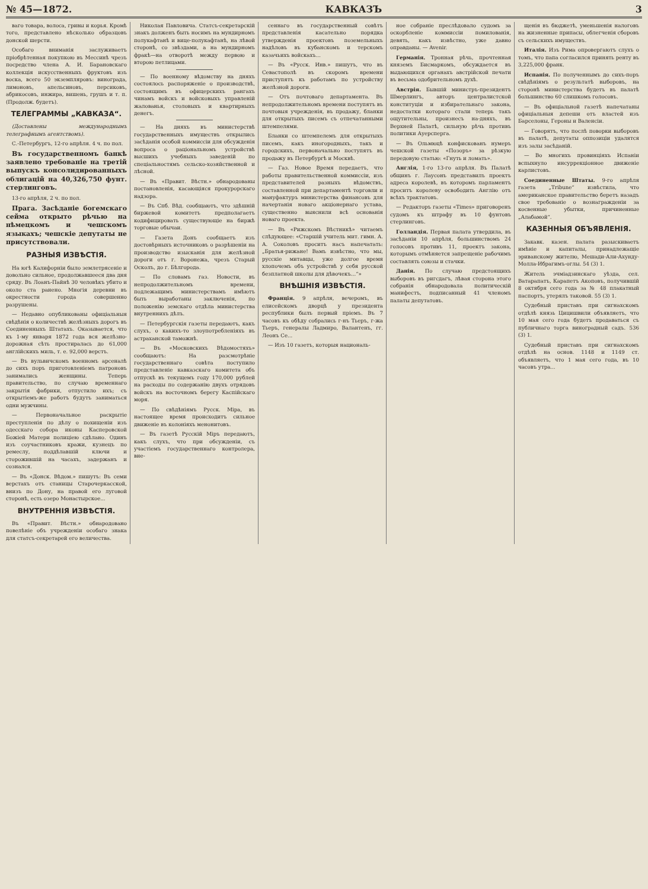№ 45—1872. КАВКАЗЪ 3
ваго товара, волоса, гривы и корья. Кромѣ того, представлено нѣсколько образцовъ донской шерсти.
Особаго вниманія заслуживаетъ пріобрѣтенная покупкою въ Мессинѣ чрезъ посредство члена А. И. Барановскаго коллекція искусственныхъ фруктовъ изъ воска, всего 50 экземпляровъ: винограда, лимоновъ, апельсиновъ, персиковъ, абрикосовъ, инжира, вишень, грушъ и т. п. (Продолж. будетъ).
ТЕЛЕГРАММЫ „КАВКАЗА“.
(Доставлены международнымъ телеграфнымъ агентствомъ).
С.-Петербургъ, 12-го апрѣля. 4 ч. по пол.
Въ государственномъ банкѣ заявлено требованіе на третій выпускъ консолидированныхъ облигацій на 40,326,750 фунт. стерлинговъ.
13-го апрѣля, 2 ч. по пол.
Прага. Засѣданіе богемскаго сейма открыто рѣчью на нѣмецкомъ и чешскомъ языкахъ; чешскіе депутаты не присутствовали.
РАЗНЫЯ ИЗВѢСТІЯ.
На югѣ Калифорніи было землетрясеніе и довольно сильное, продолжавшееся два дня сряду. Въ Лоанъ-Пайнѣ 30 человѣкъ убито и около ста ранено. Многія деревни въ окрестности города совершенно разрушены.
— Недавно опубликованы офиціальныя свѣдѣнія о количествѣ желѣзныхъ дорогъ въ Соединенныхъ Штатахъ. Оказывается, что къ 1-му января 1872 года вся желѣзно-дорожная сѣть простиралась до 61,000 англійскихъ миль, т. е. 92,000 верстъ.
— Въ вульвичскомъ военномъ арсеналѣ до сихъ поръ приготовленіемъ патроновъ занимались женщины. Теперь правительство, по случаю временнаго закрытія фабрики, отпустило ихъ; съ открытіемъ-же работъ будутъ заниматься одни мужчины.
— Первоначальное раскрытіе преступленія по дѣлу о похищеніи изъ одесскаго собора иконы Касперовской Божіей Матери полиціею сдѣлано. Одинъ изъ соучастниковъ кражи, кузнецъ по ремеслу, поддѣлавшій ключи и сторожившій на часахъ, задержанъ и сознался.
— Въ «Донск. Вѣдом.» пишутъ: Въ семи верстахъ отъ станицы Старочеркасской, внизъ по Дону, на правой его луговой сторонѣ, есть озеро Монастырское...
ВНУТРЕННІЯ ИЗВѢСТІЯ.
Въ «Правит. Вѣстн.» обнародовано повелѣніе объ учрежденіи особаго знака для статсъ-секретарей его величества.
Николая Павловича. Статсъ-секретарскій знакъ долженъ быть носимъ на мундирномъ полукафтанѣ и вице-полукафтанѣ, на лѣвой сторонѣ, со звѣздами, а на мундирномъ фракѣ—на отворотѣ между первою и второю петлицами.
— По военному вѣдомству на дняхъ состоялось распоряженіе о производствѣ, состоящимъ въ офицерскихъ рангахъ чинамъ войскъ и войсковыхъ управленій жалованья, столовыхъ и квартирныхъ денегъ.
— На дняхъ въ министерствѣ государственныхъ имуществъ открылись засѣданія особой коммиссіи для обсужденія вопроса о раціональномъ устройствѣ высшихъ учебныхъ заведеній по спеціальностямъ сельско-хозяйственной и лѣсной.
— Въ «Правит. Вѣстн.» обнародованы постановленія, касающіяся прокурорскаго надзора.
— Въ Спб. Вѣд. сообщаютъ, что здѣшній биржевой комитетъ предполагаетъ кодифицировать существующіе на биржѣ торговые обычаи.
— Газета Донъ сообщаетъ изъ достовѣрныхъ источниковъ о разрѣшеніи на производство изысканія для желѣзной дороги отъ г. Воронежа, чрезъ Старый Осколъ, до г. Бѣлгорода.
— По словамъ газ. Новости, въ непродолжительномъ времени, подлежащимъ министерствамъ имѣютъ быть выработаны заключенія, по положенію земскаго отдѣла министерства внутреннихъ дѣлъ.
— Петербургскія газеты передаютъ, какъ слухъ, о какихъ-то злоупотребленіяхъ въ астраханской таможнѣ.
— Въ «Московскихъ Вѣдомостяхъ» сообщаютъ: На разсмотрѣніе государственнаго совѣта поступило представленіе кавказскаго комитета объ отпускѣ въ текущемъ году 170,000 рублей на расходы по содержанію двухъ отрядовъ войскъ на восточномъ берегу Каспійскаго моря.
— По свѣдѣніямъ Русск. Міра, въ настоящее время происходитъ сильное движеніе въ колоніяхъ менонитовъ.
— Въ газетѣ Русскій Міръ передаютъ, какъ слухъ, что при обсужденіи, съ участіемъ государственнаго контролера, вне-
сеннаго въ государственный совѣтъ представленія касательно порядка утвержденія проектовъ поземельныхъ надѣловъ въ кубанскомъ и терскомъ казачьихъ войскахъ...
— Въ «Русск. Инв.» пишутъ, что въ Севастополѣ въ скоромъ времени приступятъ къ работамъ по устройству желѣзной дороги.
— Отъ почтоваго департамента. Въ непродолжительномъ времени поступятъ въ почтовыя учрежденія, въ продажу, бланки для открытыхъ писемъ съ отпечатанными штемпелями.
Бланки со штемпелемъ для открытыхъ писемъ, какъ иногородныхъ, такъ и городскихъ, первоначально поступятъ въ продажу въ Петербургѣ и Москвѣ.
— Газ. Новое Время передаетъ, что работы правительственной коммиссіи, изъ представителей разныхъ вѣдомствъ, составленной при департаментѣ торговли и мануфактуръ министерства финансовъ для начертанія новаго акціонернаго устава, существенно выяснили всѣ основанія новаго проекта.
— Въ «Рижскомъ Вѣстникѣ» читаемъ слѣдующее: «Старшій учитель мит. гимн. А. А. Соколовъ проситъ насъ напечатать: „Братья-рижане! Вамъ извѣстно, что мы, русскіе митавцы, уже долгое время хлопочемъ объ устройствѣ у себя русской безплатной школы для дѣвочекъ...“»
ВНѢШНІЯ ИЗВѢСТІЯ.
Франція. 9 апрѣля, вечеромъ, въ елисейскомъ дворцѣ у президента республики былъ первый пріемъ. Въ 7 часовъ къ обѣду собрались г-нъ Тьеръ, г-жа Тьеръ, генералы Ладмиро, Валантенъ, гг. Леонъ Се...
— Изъ 10 газетъ, которыя националь-
ное собраніе преслѣдовало судомъ за оскорбленіе коммиссіи помилованія, девять, какъ извѣстно, уже давно оправданы. — Avenir.
Германія. Тронная рѣчь, прочтенная княземъ Бисмаркомъ, обсуждается въ выдающихся органахъ австрійской печати въ весьма одобрительномъ духѣ.
Австрія. Бывшій министръ-президентъ Шмерлингъ, авторъ централистской конституціи и избирательнаго закона, недостатки котораго стали теперь такъ ощутительны, произнесъ на-дняхъ, въ Верхней Палатѣ, сильную рѣчь противъ политики Ауерсперга.
— Въ Ольмюцѣ конфискованъ нумеръ чешской газеты «Позоръ» за рѣзкую передовую статью: «Гнуть и ломать».
Англія, 1-го 13-го апрѣля. Въ Палатѣ общинъ г. Лаусонъ представилъ проектъ адреса королевѣ, въ которомъ парламентъ проситъ королеву освободить Англію отъ всѣхъ трактатовъ.
— Редакторъ газеты «Times» приговоренъ судомъ къ штрафу въ 10 фунтовъ стерлинговъ.
Голландія. Первая палата утвердила, въ засѣданіи 10 апрѣля, большинствомъ 24 голосовъ противъ 11, проектъ закона, которымъ отмѣняется запрещеніе рабочимъ составлять союзы и стачки.
Данія. По случаю предстоящихъ выборовъ въ ригсдагъ, лѣвая сторона этого собранія обнародовала политическій манифестъ, подписанный 41 членомъ палаты депутатовъ.
щенія въ бюджетѣ, уменьшенія налоговъ на жизненные припасы, облегченія сборовъ съ сельскихъ имуществъ.
Италія. Изъ Рима опровергаютъ слухъ о томъ, что папа согласился принять ренту въ 3,225,000 франк.
Испанія. По полученнымъ до сихъ-поръ свѣдѣніямъ о результатѣ выборовъ, на сторонѣ министерства будетъ въ палатѣ большинство 60 слишкомъ голосовъ.
— Въ офиціальной газетѣ напечатаны офиціальныя депеши отъ властей изъ Барселоны, Героны и Валенсіи.
— Говорятъ, что послѣ поворки выборовъ въ палатѣ, депутаты оппозиціи удалятся изъ залы засѣданій.
— Во многихъ провинціяхъ Испаніи вспыхнуло инсуррекціонное движеніе карлистовъ.
Соединенные Штаты. 9-го апрѣля газета „Tribune“ извѣстила, что американское правительство беретъ назадъ свое требованіе о вознагражденіи за косвенные убытки, причиненные „Алабамой“.
КАЗЕННЫЯ ОБЪЯВЛЕНІЯ.
Закавк. казен. палата разыскиваетъ имѣніе и капиталы, принадлежащіе эриванскому жителю, Мешади-Али-Ахунду-Молла-Ибрагимъ-оглы. 54 (3) 1.
Житель эчміадзинскаго уѣзда, сел. Ватарапатъ, Карапетъ Акоповъ, получившій 8 октября сего года за № 48 плакатный паспортъ, утерялъ таковой. 55 (3) 1.
Судебный приставъ при сигнахскомъ отдѣлѣ князь Цицишвили объявляетъ, что 10 мая сего года будетъ продаваться съ публичнаго торга виноградный садъ. 536 (3) 1.
Судебный приставъ при сигнахскомъ отдѣлѣ на основ. 1148 и 1149 ст. объявляетъ, что 1 мая сего года, въ 10 часовъ утра...